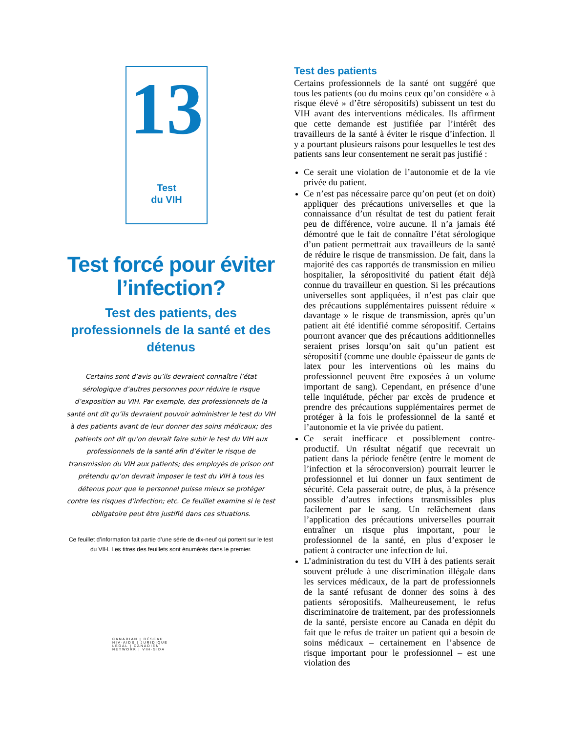13
Test
du VIH
Test forcé pour éviter l’infection?
Test des patients, des professionnels de la santé et des détenus
Certains sont d’avis qu’ils devraient connaître l’état sérologique d’autres personnes pour réduire le risque d’exposition au VIH. Par exemple, des professionnels de la santé ont dit qu’ils devraient pouvoir administrer le test du VIH à des patients avant de leur donner des soins médicaux; des patients ont dit qu’on devrait faire subir le test du VIH aux professionnels de la santé afin d’éviter le risque de transmission du VIH aux patients; des employés de prison ont prétendu qu’on devrait imposer le test du VIH à tous les détenus pour que le personnel puisse mieux se protéger contre les risques d’infection; etc. Ce feuillet examine si le test obligatoire peut être justifié dans ces situations.
Ce feuillet d’information fait partie d’une série de dix-neuf qui portent sur le test du VIH. Les titres des feuillets sont énumérés dans le premier.
CANADIAN | RÉSEAU
HIV·AIDS | JURIDIQUE
LEGAL | CANADIEN
NETWORK | VIH·SIDA
Test des patients
Certains professionnels de la santé ont suggéré que tous les patients (ou du moins ceux qu’on considère « à risque élevé » d’être séropositifs) subissent un test du VIH avant des interventions médicales. Ils affirment que cette demande est justifiée par l’intérêt des travailleurs de la santé à éviter le risque d’infection. Il y a pourtant plusieurs raisons pour lesquelles le test des patients sans leur consentement ne serait pas justifié :
Ce serait une violation de l’autonomie et de la vie privée du patient.
Ce n’est pas nécessaire parce qu’on peut (et on doit) appliquer des précautions universelles et que la connaissance d’un résultat de test du patient ferait peu de différence, voire aucune. Il n’a jamais été démontré que le fait de connaître l’état sérologique d’un patient permettrait aux travailleurs de la santé de réduire le risque de transmission. De fait, dans la majorité des cas rapportés de transmission en milieu hospitalier, la séropositivité du patient était déjà connue du travailleur en question. Si les précautions universelles sont appliquées, il n’est pas clair que des précautions supplémentaires puissent réduire « davantage » le risque de transmission, après qu’un patient ait été identifié comme séropositif. Certains pourront avancer que des précautions additionnelles seraient prises lorsqu’on sait qu’un patient est séropositif (comme une double épaisseur de gants de latex pour les interventions où les mains du professionnel peuvent être exposées à un volume important de sang). Cependant, en présence d’une telle inquiétude, pécher par excès de prudence et prendre des précautions supplémentaires permet de protéger à la fois le professionnel de la santé et l’autonomie et la vie privée du patient.
Ce serait inefficace et possiblement contre-productif. Un résultat négatif que recevrait un patient dans la période fenêtre (entre le moment de l’infection et la séroconversion) pourrait leurrer le professionnel et lui donner un faux sentiment de sécurité. Cela passerait outre, de plus, à la présence possible d’autres infections transmissibles plus facilement par le sang. Un relâchement dans l’application des précautions universelles pourrait entraîner un risque plus important, pour le professionnel de la santé, en plus d’exposer le patient à contracter une infection de lui.
L’administration du test du VIH à des patients serait souvent prélude à une discrimination illégale dans les services médicaux, de la part de professionnels de la santé refusant de donner des soins à des patients séropositifs. Malheureusement, le refus discriminatoire de traitement, par des professionnels de la santé, persiste encore au Canada en dépit du fait que le refus de traiter un patient qui a besoin de soins médicaux – certainement en l’absence de risque important pour le professionnel – est une violation des